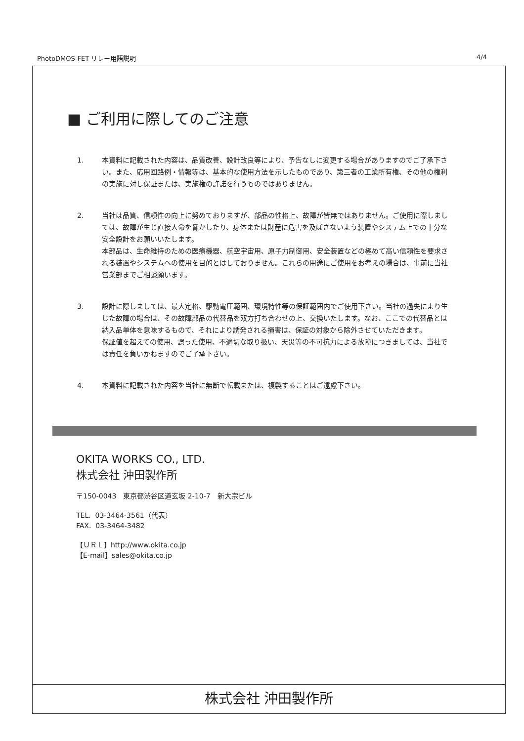PhotoDMOS-FET リレー用語説明 4/4
■ ご利用に際してのご注意
1. 本資料に記載された内容は、品質改善、設計改良等により、予告なしに変更する場合がありますのでご了承下さい。また、応用回路例・情報等は、基本的な使用方法を示したものであり、第三者の工業所有権、その他の権利の実施に対し保証または、実施権の許諾を行うものではありません。
2. 当社は品質、信頼性の向上に努めておりますが、部品の性格上、故障が皆無ではありません。ご使用に際しましては、故障が生じ直接人命を脅かしたり、身体または財産に危害を及ぼさないよう装置やシステム上での十分な安全設計をお願いいたします。
本部品は、生命維持のための医療機器、航空宇宙用、原子力制御用、安全装置などの極めて高い信頼性を要求される装置やシステムへの使用を目的とはしておりません。これらの用途にご使用をお考えの場合は、事前に当社営業部までご相談願います。
3. 設計に際しましては、最大定格、駆動電圧範囲、環境特性等の保証範囲内でご使用下さい。当社の過失により生じた故障の場合は、その故障部品の代替品を双方打ち合わせの上、交換いたします。なお、ここでの代替品とは納入品単体を意味するもので、それにより誘発される損害は、保証の対象から除外させていただきます。
保証値を超えての使用、誤った使用、不適切な取り扱い、天災等の不可抗力による故障につきましては、当社では責任を負いかねますのでご了承下さい。
4. 本資料に記載された内容を当社に無断で転載または、複製することはご遠慮下さい。
OKITA WORKS CO., LTD.
株式会社 沖田製作所
〒150-0043　東京都渋谷区道玄坂 2-10-7　新大宗ビル
TEL. 03-3464-3561（代表）
FAX. 03-3464-3482
【ＵＲＬ】http://www.okita.co.jp
【E-mail】sales@okita.co.jp
株式会社 沖田製作所